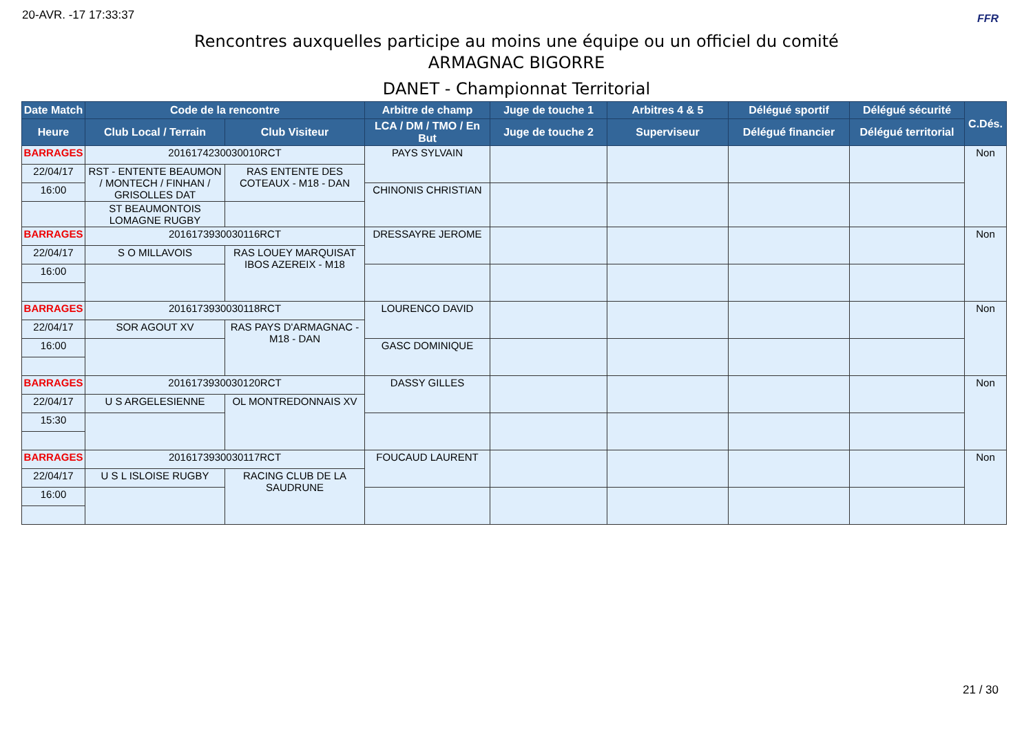20-AVR. -17 17:33:37 FFR
Rencontres auxquelles participe au moins une équipe ou un officiel du comité
ARMAGNAC BIGORRE
DANET - Championnat Territorial
| Date Match | Code de la rencontre | | Arbitre de champ | Juge de touche 1 | Arbitres 4 & 5 | Délégué sportif | Délégué sécurité | C.Dés. |
| --- | --- | --- | --- | --- | --- | --- | --- | --- |
| Heure | Club Local / Terrain | Club Visiteur | LCA / DM / TMO / En But | Juge de touche 2 | Superviseur | Délégué financier | Délégué territorial | |
| BARRAGES | 2016174230030010RCT | | PAYS SYLVAIN | | | | | Non |
| 22/04/17 | RST - ENTENTE BEAUMON / MONTECH / FINHAN / GRISOLLES DAT | RAS ENTENTE DES COTEAUX - M18 - DAN | | | | | | |
| 16:00 | | | CHINONIS CHRISTIAN | | | | | |
| | ST BEAUMONTOIS LOMAGNE RUGBY | | | | | | | |
| BARRAGES | 2016173930030116RCT | | DRESSAYRE JEROME | | | | | Non |
| 22/04/17 | S O MILLAVOIS | RAS LOUEY MARQUISAT IBOS AZEREIX - M18 | | | | | | |
| 16:00 | | | | | | | | |
| BARRAGES | 2016173930030118RCT | | LOURENCO DAVID | | | | | Non |
| 22/04/17 | SOR AGOUT XV | RAS PAYS D'ARMAGNAC - M18 - DAN | | | | | | |
| 16:00 | | | GASC DOMINIQUE | | | | | |
| BARRAGES | 2016173930030120RCT | | DASSY GILLES | | | | | Non |
| 22/04/17 | U S ARGELESIENNE | OL MONTREDONNAIS XV | | | | | | |
| 15:30 | | | | | | | | |
| BARRAGES | 2016173930030117RCT | | FOUCAUD LAURENT | | | | | Non |
| 22/04/17 | U S L ISLOISE RUGBY | RACING CLUB DE LA SAUDRUNE | | | | | | |
| 16:00 | | | | | | | | |
21 / 30